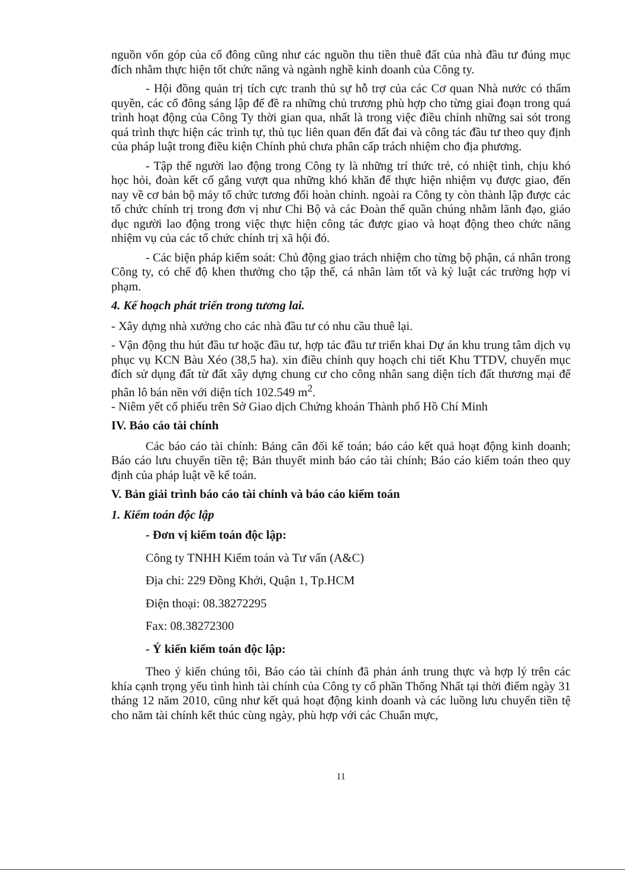nguồn vốn góp của cổ đông cũng như các nguồn thu tiền thuê đất của nhà đầu tư đúng mục đích nhằm thực hiện tốt chức năng và ngành nghề kinh doanh của Công ty.
- Hội đồng quản trị tích cực tranh thủ sự hỗ trợ của các Cơ quan Nhà nước có thẩm quyền, các cổ đông sáng lập để đề ra những chủ trương phù hợp cho từng giai đoạn trong quá trình hoạt động của Công Ty thời gian qua, nhất là trong việc điều chỉnh những sai sót trong quá trình thực hiện các trình tự, thủ tục liên quan đến đất đai và công tác đầu tư theo quy định của pháp luật trong điều kiện Chính phủ chưa phân cấp trách nhiệm cho địa phương.
- Tập thể người lao động trong Công ty là những trí thức trẻ, có nhiệt tình, chịu khó học hỏi, đoàn kết cố gắng vượt qua những khó khăn để thực hiện nhiệm vụ được giao, đến nay về cơ bản bộ máy tổ chức tương đối hoàn chỉnh. ngoài ra Công ty còn thành lập được các tổ chức chính trị trong đơn vị như Chi Bộ và các Đoàn thể quần chúng nhằm lãnh đạo, giáo dục người lao động trong việc thực hiện công tác được giao và hoạt động theo chức năng nhiệm vụ của các tổ chức chính trị xã hội đó.
- Các biện pháp kiểm soát: Chủ động giao trách nhiệm cho từng bộ phận, cá nhân trong Công ty, có chế độ khen thưởng cho tập thể, cá nhân làm tốt và kỷ luật các trường hợp vi phạm.
4. Kế hoạch phát triển trong tương lai.
- Xây dựng nhà xưởng cho các nhà đầu tư có nhu cầu thuê lại.
- Vận động thu hút đầu tư hoặc đầu tư, hợp tác đầu tư triển khai Dự án khu trung tâm dịch vụ phục vụ KCN Bàu Xéo (38,5 ha). xin điều chỉnh quy hoạch chi tiết Khu TTDV, chuyển mục đích sử dụng đất từ đất xây dựng chung cư cho công nhân sang diện tích đất thương mại để phân lô bán nền với diện tích 102.549 m<sup>2</sup>.
- Niêm yết cổ phiếu trên Sở Giao dịch Chứng khoán Thành phố Hồ Chí Minh
IV. Báo cáo tài chính
Các báo cáo tài chính: Bảng cân đối kế toán; báo cáo kết quả hoạt động kinh doanh; Báo cáo lưu chuyển tiền tệ; Bản thuyết minh báo cáo tài chính; Báo cáo kiểm toán theo quy định của pháp luật về kế toán.
V. Bản giải trình báo cáo tài chính và báo cáo kiểm toán
1. Kiểm toán độc lập
- Đơn vị kiểm toán độc lập:
Công ty TNHH Kiểm toán và Tư vấn (A&C)
Địa chỉ: 229 Đồng Khởi, Quận 1, Tp.HCM
Điện thoại: 08.38272295
Fax: 08.38272300
- Ý kiến kiểm toán độc lập:
Theo ý kiến chúng tôi, Báo cáo tài chính đã phản ánh trung thực và hợp lý trên các khía cạnh trọng yếu tình hình tài chính của Công ty cổ phần Thống Nhất tại thời điểm ngày 31 tháng 12 năm 2010, cũng như kết quả hoạt động kinh doanh và các luồng lưu chuyển tiền tệ cho năm tài chính kết thúc cùng ngày, phù hợp với các Chuẩn mực,
11